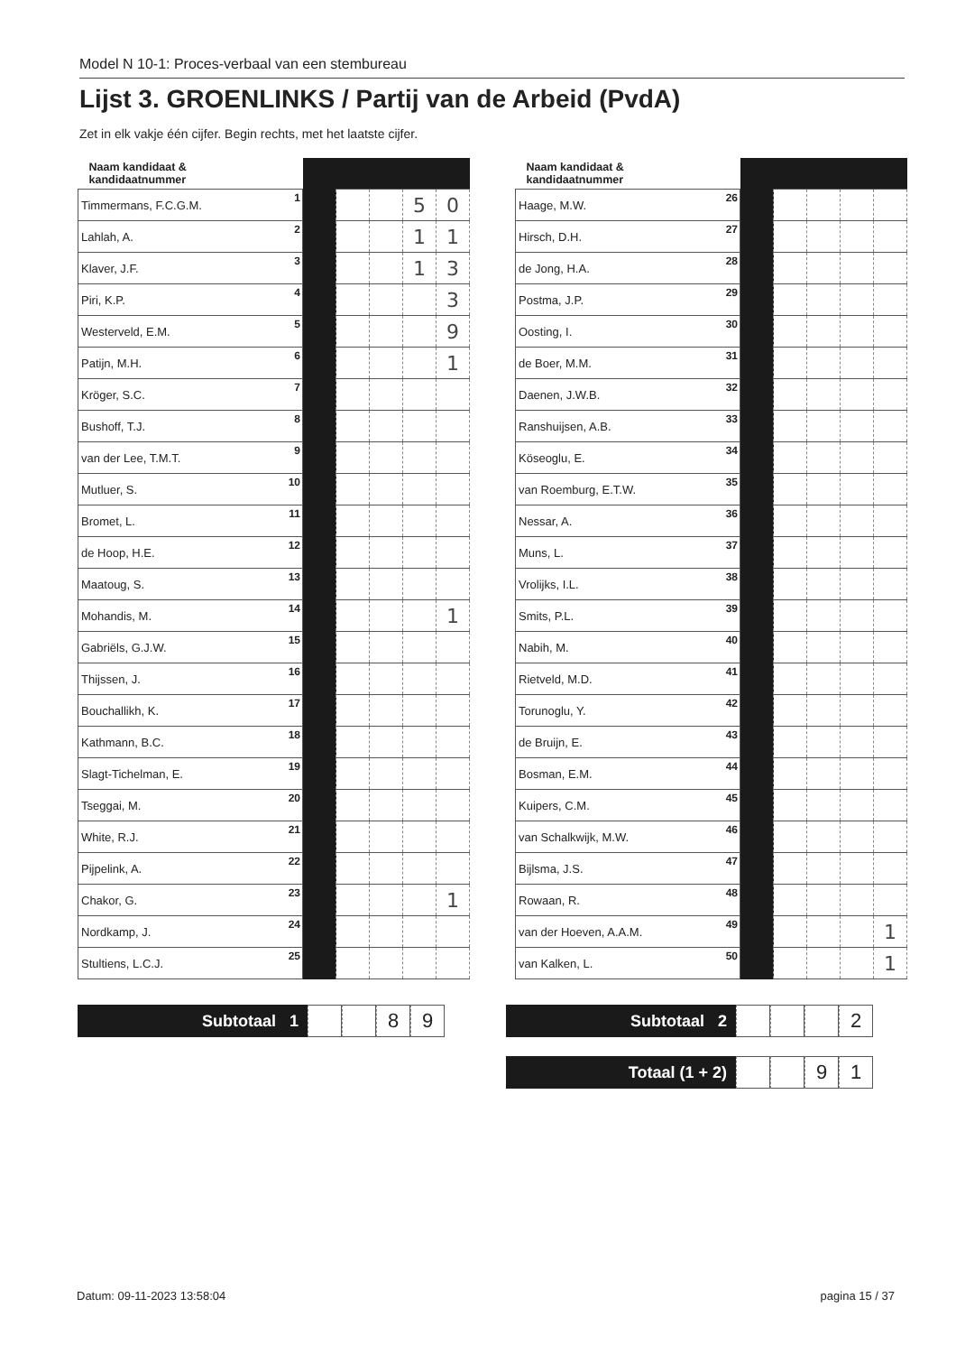Model N 10-1: Proces-verbaal van een stembureau
Lijst 3. GROENLINKS / Partij van de Arbeid (PvdA)
Zet in elk vakje één cijfer. Begin rechts, met het laatste cijfer.
| Naam kandidaat & kandidaatnummer | | | | | |
| --- | --- | --- | --- | --- | --- |
| Timmermans, F.C.G.M. 1 | | | | 5 | 0 |
| Lahlah, A. 2 | | | | 1 | 1 |
| Klaver, J.F. 3 | | | | 1 | 3 |
| Piri, K.P. 4 | | | | | 3 |
| Westerveld, E.M. 5 | | | | | 9 |
| Patijn, M.H. 6 | | | | | 1 |
| Kröger, S.C. 7 | | | | | |
| Bushoff, T.J. 8 | | | | | |
| van der Lee, T.M.T. 9 | | | | | |
| Mutluer, S. 10 | | | | | |
| Bromet, L. 11 | | | | | |
| de Hoop, H.E. 12 | | | | | |
| Maatoug, S. 13 | | | | | |
| Mohandis, M. 14 | | | | | 1 |
| Gabriëls, G.J.W. 15 | | | | | |
| Thijssen, J. 16 | | | | | |
| Bouchallikh, K. 17 | | | | | |
| Kathmann, B.C. 18 | | | | | |
| Slagt-Tichelman, E. 19 | | | | | |
| Tseggai, M. 20 | | | | | |
| White, R.J. 21 | | | | | |
| Pijpelink, A. 22 | | | | | |
| Chakor, G. 23 | | | | | 1 |
| Nordkamp, J. 24 | | | | | |
| Stultiens, L.C.J. 25 | | | | | |
| Naam kandidaat & kandidaatnummer | | | | | |
| --- | --- | --- | --- | --- | --- |
| Haage, M.W. 26 | | | | | |
| Hirsch, D.H. 27 | | | | | |
| de Jong, H.A. 28 | | | | | |
| Postma, J.P. 29 | | | | | |
| Oosting, I. 30 | | | | | |
| de Boer, M.M. 31 | | | | | |
| Daenen, J.W.B. 32 | | | | | |
| Ranshuijsen, A.B. 33 | | | | | |
| Köseoglu, E. 34 | | | | | |
| van Roemburg, E.T.W. 35 | | | | | |
| Nessar, A. 36 | | | | | |
| Muns, L. 37 | | | | | |
| Vrolijks, I.L. 38 | | | | | |
| Smits, P.L. 39 | | | | | |
| Nabih, M. 40 | | | | | |
| Rietveld, M.D. 41 | | | | | |
| Torunoglu, Y. 42 | | | | | |
| de Bruijn, E. 43 | | | | | |
| Bosman, E.M. 44 | | | | | |
| Kuipers, C.M. 45 | | | | | |
| van Schalkwijk, M.W. 46 | | | | | |
| Bijlsma, J.S. 47 | | | | | |
| Rowaan, R. 48 | | | | | |
| van der Hoeven, A.A.M. 49 | | | | | 1 |
| van Kalken, L. 50 | | | | | 1 |
Subtotaal 1
8 9
Subtotaal 2
2
Totaal (1 + 2)
9 1
Datum: 09-11-2023 13:58:04 pagina 15 / 37